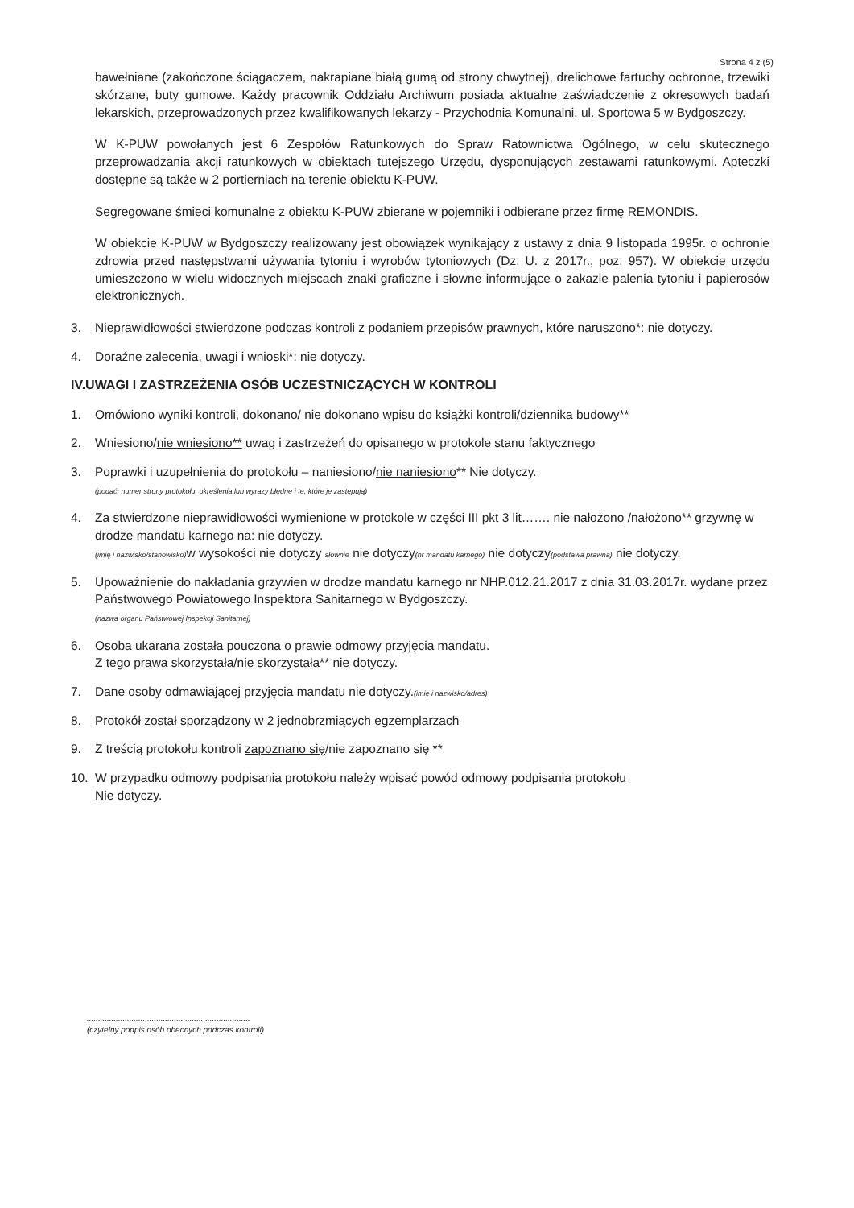Strona 4 z (5)
bawełniane (zakończone ściągaczem, nakrapiane białą gumą od strony chwytnej), drelichowe fartuchy ochronne, trzewiki skórzane, buty gumowe. Każdy pracownik Oddziału Archiwum posiada aktualne zaświadczenie z okresowych badań lekarskich, przeprowadzonych przez kwalifikowanych lekarzy - Przychodnia Komunalni, ul. Sportowa 5 w Bydgoszczy.
W K-PUW powołanych jest 6 Zespołów Ratunkowych do Spraw Ratownictwa Ogólnego, w celu skutecznego przeprowadzania akcji ratunkowych w obiektach tutejszego Urzędu, dysponujących zestawami ratunkowymi. Apteczki dostępne są także w 2 portierniach na terenie obiektu K-PUW.
Segregowane śmieci komunalne z obiektu K-PUW zbierane w pojemniki i odbierane przez firmę REMONDIS.
W obiekcie K-PUW w Bydgoszczy realizowany jest obowiązek wynikający z ustawy z dnia 9 listopada 1995r. o ochronie zdrowia przed następstwami używania tytoniu i wyrobów tytoniowych (Dz. U. z 2017r., poz. 957). W obiekcie urzędu umieszczono w wielu widocznych miejscach znaki graficzne i słowne informujące o zakazie palenia tytoniu i papierosów elektronicznych.
3. Nieprawidłowości stwierdzone podczas kontroli z podaniem przepisów prawnych, które naruszono*: nie dotyczy.
4. Doraźne zalecenia, uwagi i wnioski*: nie dotyczy.
IV.UWAGI I ZASTRZEŻENIA OSÓB UCZESTNICZĄCYCH W KONTROLI
1. Omówiono wyniki kontroli, dokonano/ nie dokonano wpisu do książki kontroli/dziennika budowy**
2. Wniesiono/nie wniesiono** uwag i zastrzeżeń do opisanego w protokole stanu faktycznego
3. Poprawki i uzupełnienia do protokołu – naniesiono/nie naniesiono** Nie dotyczy.
(podać: numer strony protokołu, określenia lub wyrazy błędne i te, które je zastępują)
4. Za stwierdzone nieprawidłowości wymienione w protokole w części III pkt 3 lit……. nie nałożono /nałożono** grzywnę w drodze mandatu karnego na: nie dotyczy.
(imię i nazwisko/stanowisko) w wysokości nie dotyczy słownie nie dotyczy(nr mandatu karnego) nie dotyczy(podstawa prawna) nie dotyczy.
5. Upoważnienie do nakładania grzywien w drodze mandatu karnego nr NHP.012.21.2017 z dnia 31.03.2017r. wydane przez Państwowego Powiatowego Inspektora Sanitarnego w Bydgoszczy.
(nazwa organu Państwowej Inspekcji Sanitarnej)
6. Osoba ukarana została pouczona o prawie odmowy przyjęcia mandatu.
Z tego prawa skorzystała/nie skorzystała** nie dotyczy.
7. Dane osoby odmawiającej przyjęcia mandatu nie dotyczy.(imię i nazwisko/adres)
8. Protokół został sporządzony w 2 jednobrzmiących egzemplarzach
9. Z treścią protokołu kontroli zapoznano się/nie zapoznano się **
10. W przypadku odmowy podpisania protokołu należy wpisać powód odmowy podpisania protokołu
Nie dotyczy.
.........................................................................
(czytelny podpis osób obecnych podczas kontroli)